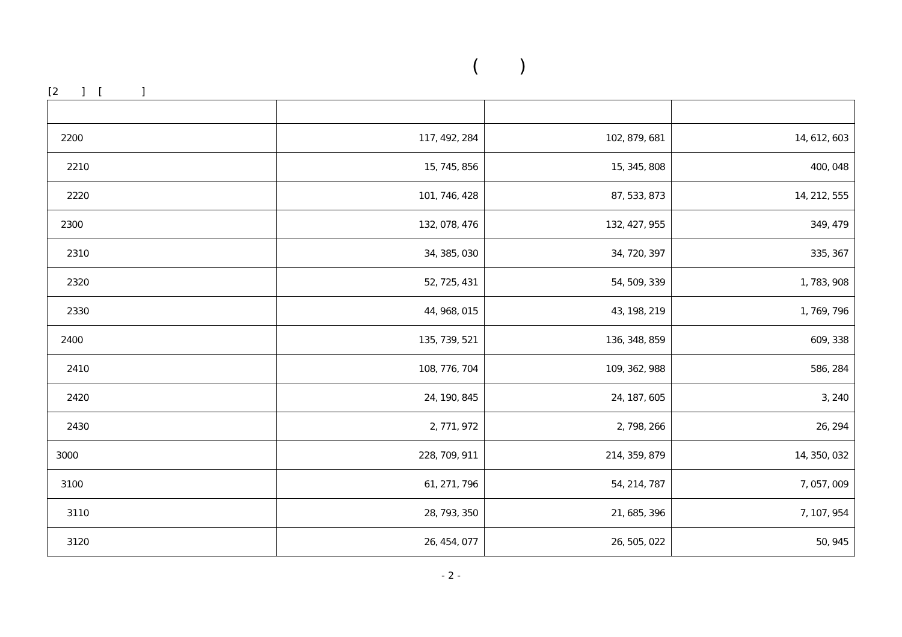( )
[2 ] [ ]
| 2200 | 117, 492, 284 | 102, 879, 681 | 14, 612, 603 |
| 2210 | 15, 745, 856 | 15, 345, 808 | 400, 048 |
| 2220 | 101, 746, 428 | 87, 533, 873 | 14, 212, 555 |
| 2300 | 132, 078, 476 | 132, 427, 955 | 349, 479 |
| 2310 | 34, 385, 030 | 34, 720, 397 | 335, 367 |
| 2320 | 52, 725, 431 | 54, 509, 339 | 1, 783, 908 |
| 2330 | 44, 968, 015 | 43, 198, 219 | 1, 769, 796 |
| 2400 | 135, 739, 521 | 136, 348, 859 | 609, 338 |
| 2410 | 108, 776, 704 | 109, 362, 988 | 586, 284 |
| 2420 | 24, 190, 845 | 24, 187, 605 | 3, 240 |
| 2430 | 2, 771, 972 | 2, 798, 266 | 26, 294 |
| 3000 | 228, 709, 911 | 214, 359, 879 | 14, 350, 032 |
| 3100 | 61, 271, 796 | 54, 214, 787 | 7, 057, 009 |
| 3110 | 28, 793, 350 | 21, 685, 396 | 7, 107, 954 |
| 3120 | 26, 454, 077 | 26, 505, 022 | 50, 945 |
- 2 -